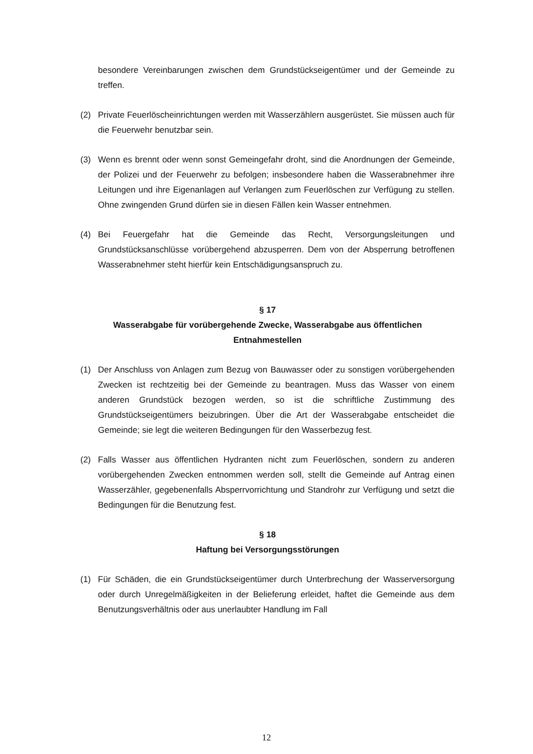besondere Vereinbarungen zwischen dem Grundstückseigentümer und der Gemeinde zu treffen.
(2) Private Feuerlöscheinrichtungen werden mit Wasserzählern ausgerüstet. Sie müssen auch für die Feuerwehr benutzbar sein.
(3) Wenn es brennt oder wenn sonst Gemeingefahr droht, sind die Anordnungen der Gemeinde, der Polizei und der Feuerwehr zu befolgen; insbesondere haben die Wasserabnehmer ihre Leitungen und ihre Eigenanlagen auf Verlangen zum Feuerlöschen zur Verfügung zu stellen. Ohne zwingenden Grund dürfen sie in diesen Fällen kein Wasser entnehmen.
(4) Bei Feuergefahr hat die Gemeinde das Recht, Versorgungsleitungen und Grundstücksanschlüsse vorübergehend abzusperren. Dem von der Absperrung betroffenen Wasserabnehmer steht hierfür kein Entschädigungsanspruch zu.
§ 17
Wasserabgabe für vorübergehende Zwecke, Wasserabgabe aus öffentlichen Entnahmestellen
(1) Der Anschluss von Anlagen zum Bezug von Bauwasser oder zu sonstigen vorübergehenden Zwecken ist rechtzeitig bei der Gemeinde zu beantragen. Muss das Wasser von einem anderen Grundstück bezogen werden, so ist die schriftliche Zustimmung des Grundstückseigentümers beizubringen. Über die Art der Wasserabgabe entscheidet die Gemeinde; sie legt die weiteren Bedingungen für den Wasserbezug fest.
(2) Falls Wasser aus öffentlichen Hydranten nicht zum Feuerlöschen, sondern zu anderen vorübergehenden Zwecken entnommen werden soll, stellt die Gemeinde auf Antrag einen Wasserzähler, gegebenenfalls Absperrvorrichtung und Standrohr zur Verfügung und setzt die Bedingungen für die Benutzung fest.
§ 18
Haftung bei Versorgungsstörungen
(1) Für Schäden, die ein Grundstückseigentümer durch Unterbrechung der Wasserversorgung oder durch Unregelmäßigkeiten in der Belieferung erleidet, haftet die Gemeinde aus dem Benutzungsverhältnis oder aus unerlaubter Handlung im Fall
12